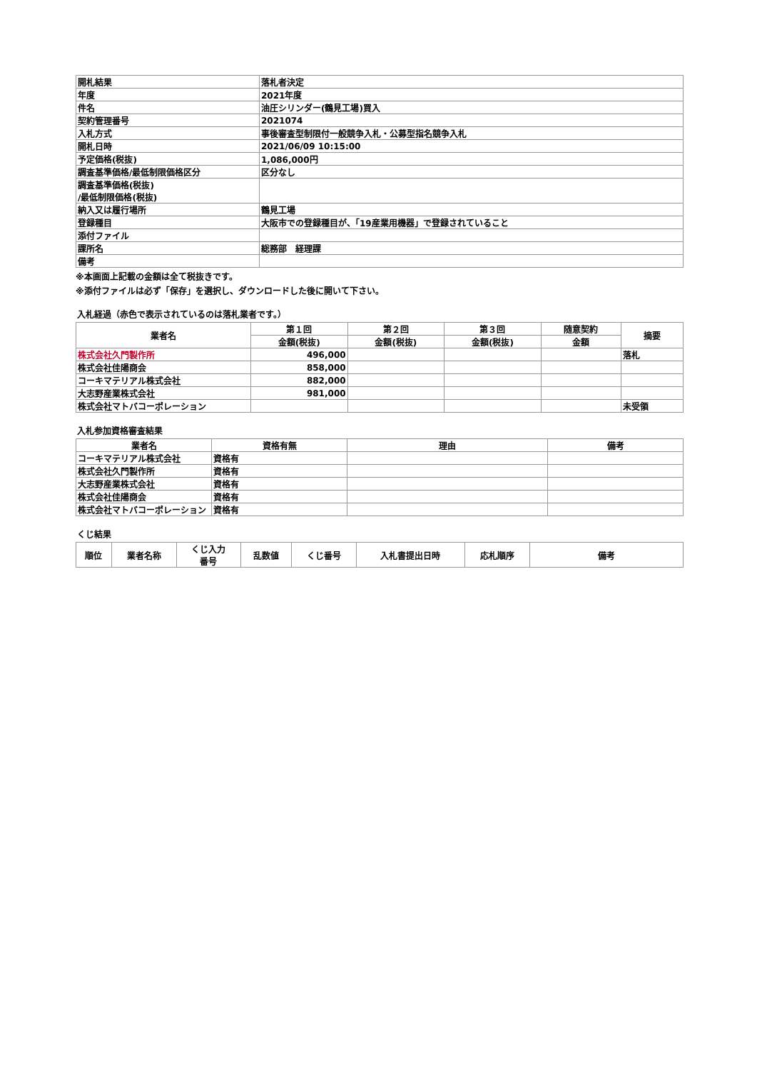| 開札結果 | 落札者決定 |
| 年度 | 2021年度 |
| 件名 | 油圧シリンダー(鶴見工場)買入 |
| 契約管理番号 | 2021074 |
| 入札方式 | 事後審査型制限付一般競争入札・公募型指名競争入札 |
| 開札日時 | 2021/06/09 10:15:00 |
| 予定価格(税抜) | 1,086,000円 |
| 調査基準価格/最低制限価格区分 | 区分なし |
| 調査基準価格(税抜) /最低制限価格(税抜) | |
| 納入又は履行場所 | 鶴見工場 |
| 登録種目 | 大阪市での登録種目が、「19産業用機器」で登録されていること |
| 添付ファイル | |
| 課所名 | 総務部 経理課 |
| 備考 | |
※本画面上記載の金額は全て税抜きです。
※添付ファイルは必ず「保存」を選択し、ダウンロードした後に開いて下さい。
入札経過（赤色で表示されているのは落札業者です。）
| 業者名 | 第１回 | 第２回 | 第３回 | 随意契約 | 摘要 |
| --- | --- | --- | --- | --- | --- |
| | 金額(税抜) | 金額(税抜) | 金額(税抜) | 金額 | |
| 株式会社久門製作所 | 496,000 | | | | 落札 |
| 株式会社佳陽商会 | 858,000 | | | | |
| コーキマテリアル株式会社 | 882,000 | | | | |
| 大志野産業株式会社 | 981,000 | | | | |
| 株式会社マトバコーポレーション | | | | | 未受領 |
入札参加資格審査結果
| 業者名 | 資格有無 | 理由 | 備考 |
| --- | --- | --- | --- |
| コーキマテリアル株式会社 | 資格有 | | |
| 株式会社久門製作所 | 資格有 | | |
| 大志野産業株式会社 | 資格有 | | |
| 株式会社佳陽商会 | 資格有 | | |
| 株式会社マトバコーポレーション | 資格有 | | |
くじ結果
| 順位 | 業者名称 | くじ入力 番号 | 乱数値 | くじ番号 | 入札書提出日時 | 応札順序 | 備考 |
| --- | --- | --- | --- | --- | --- | --- | --- |